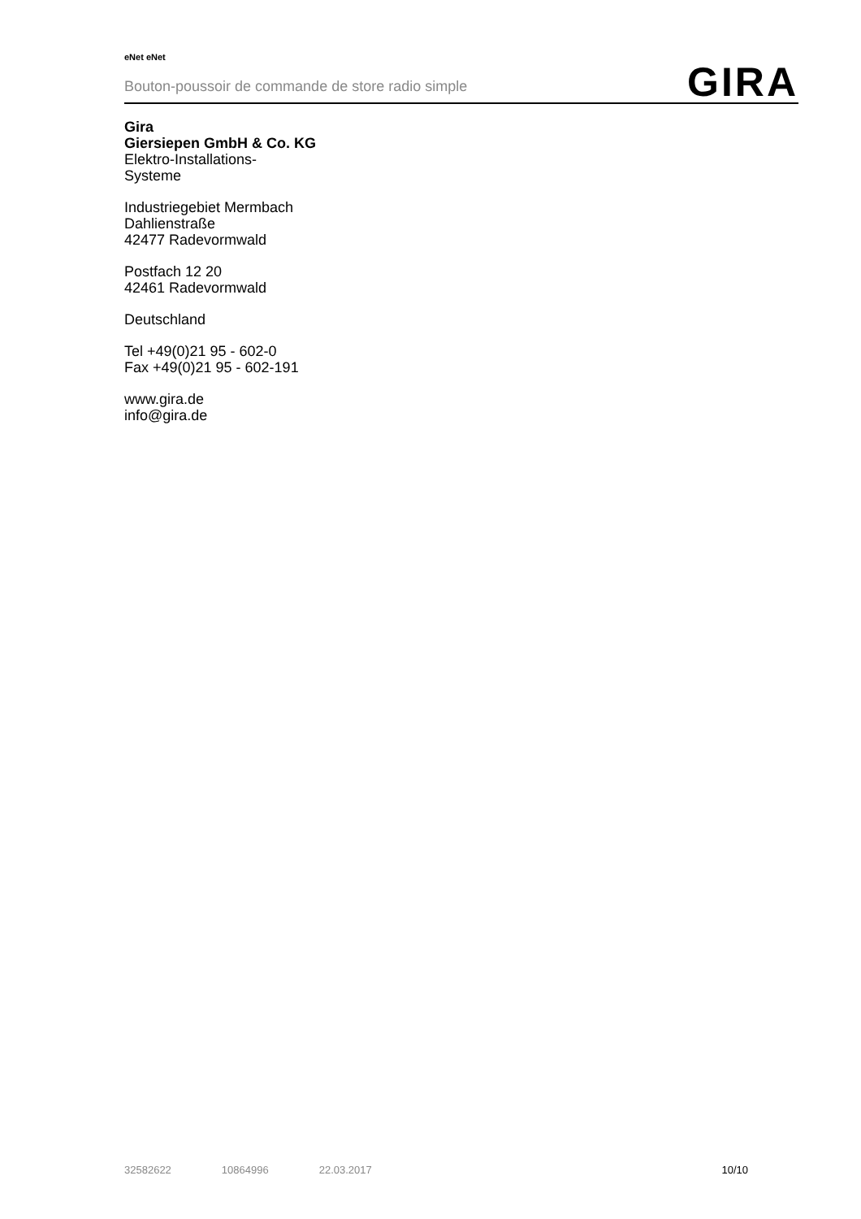eNet eNet
Bouton-poussoir de commande de store radio simple
GIRA
Gira
Giersiepen GmbH & Co. KG
Elektro-Installations-
Systeme
Industriegebiet Mermbach
Dahlienstraße
42477 Radevormwald
Postfach 12 20
42461 Radevormwald
Deutschland
Tel +49(0)21 95 - 602-0
Fax +49(0)21 95 - 602-191
www.gira.de
info@gira.de
32582622 10864996 22.03.2017 10/10